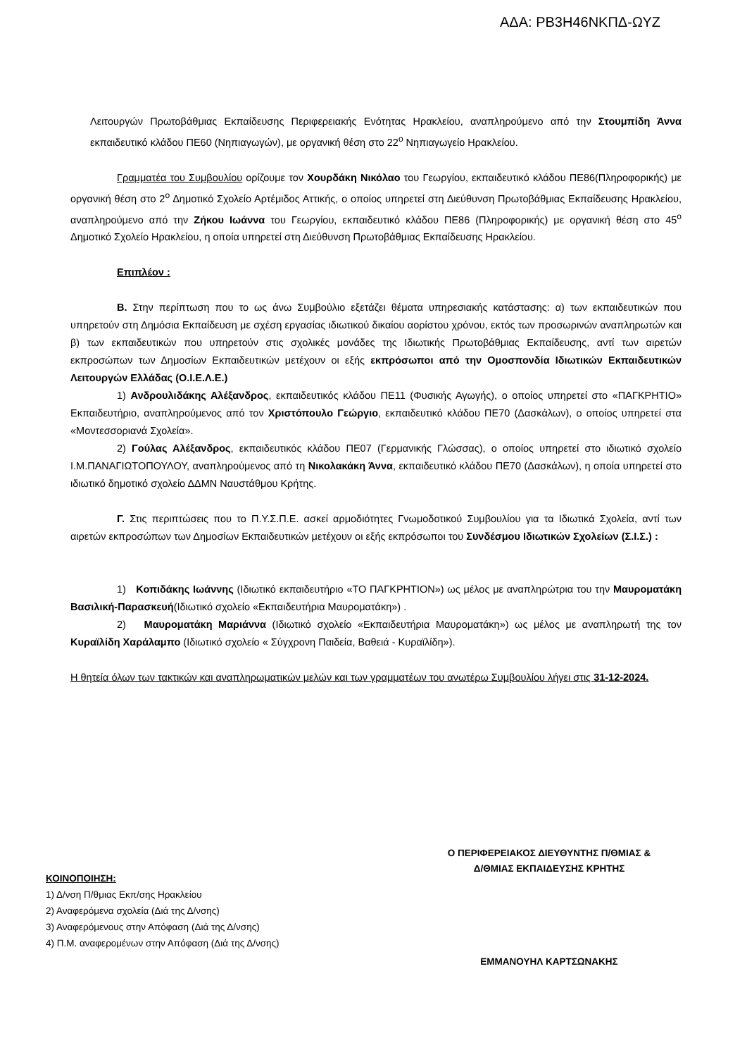ΑΔΑ: ΡΒ3Η46ΝΚΠΔ-ΩΥΖ
Λειτουργών Πρωτοβάθμιας Εκπαίδευσης Περιφερειακής Ενότητας Ηρακλείου, αναπληρούμενο από την Στουμπίδη Άννα εκπαιδευτικό κλάδου ΠΕ60 (Νηπιαγωγών), με οργανική θέση στο 22<sup>ο</sup> Νηπιαγωγείο Ηρακλείου.
Γραμματέα του Συμβουλίου ορίζουμε τον Χουρδάκη Νικόλαο του Γεωργίου, εκπαιδευτικό κλάδου ΠΕ86(Πληροφορικής) με οργανική θέση στο 2<sup>ο</sup> Δημοτικό Σχολείο Αρτέμιδος Αττικής, ο οποίος υπηρετεί στη Διεύθυνση Πρωτοβάθμιας Εκπαίδευσης Ηρακλείου, αναπληρούμενο από την Ζήκου Ιωάννα του Γεωργίου, εκπαιδευτικό κλάδου ΠΕ86 (Πληροφορικής) με οργανική θέση στο 45<sup>ο</sup> Δημοτικό Σχολείο Ηρακλείου, η οποία υπηρετεί στη Διεύθυνση Πρωτοβάθμιας Εκπαίδευσης Ηρακλείου.
Επιπλέον :
Β. Στην περίπτωση που το ως άνω Συμβούλιο εξετάζει θέματα υπηρεσιακής κατάστασης: α) των εκπαιδευτικών που υπηρετούν στη Δημόσια Εκπαίδευση με σχέση εργασίας ιδιωτικού δικαίου αορίστου χρόνου, εκτός των προσωρινών αναπληρωτών και β) των εκπαιδευτικών που υπηρετούν στις σχολικές μονάδες της Ιδιωτικής Πρωτοβάθμιας Εκπαίδευσης, αντί των αιρετών εκπροσώπων των Δημοσίων Εκπαιδευτικών μετέχουν οι εξής εκπρόσωποι από την Ομοσπονδία Ιδιωτικών Εκπαιδευτικών Λειτουργών Ελλάδας (Ο.Ι.Ε.Λ.Ε.)
1) Ανδρουλιδάκης Αλέξανδρος, εκπαιδευτικός κλάδου ΠΕ11 (Φυσικής Αγωγής), ο οποίος υπηρετεί στο «ΠΑΓΚΡΗΤΙΟ» Εκπαιδευτήριο, αναπληρούμενος από τον Χριστόπουλο Γεώργιο, εκπαιδευτικό κλάδου ΠΕ70 (Δασκάλων), ο οποίος υπηρετεί στα «Μοντεσσοριανά Σχολεία».
2) Γούλας Αλέξανδρος, εκπαιδευτικός κλάδου ΠΕ07 (Γερμανικής Γλώσσας), ο οποίος υπηρετεί στο ιδιωτικό σχολείο Ι.Μ.ΠΑΝΑΓΙΩΤΟΠΟΥΛΟΥ, αναπληρούμενος από τη Νικολακάκη Άννα, εκπαιδευτικό κλάδου ΠΕ70 (Δασκάλων), η οποία υπηρετεί στο ιδιωτικό δημοτικό σχολείο ΔΔΜΝ Ναυστάθμου Κρήτης.
Γ. Στις περιπτώσεις που το Π.Υ.Σ.Π.Ε. ασκεί αρμοδιότητες Γνωμοδοτικού Συμβουλίου για τα Ιδιωτικά Σχολεία, αντί των αιρετών εκπροσώπων των Δημοσίων Εκπαιδευτικών μετέχουν οι εξής εκπρόσωποι του Συνδέσμου Ιδιωτικών Σχολείων (Σ.Ι.Σ.) :
1) Κοπιδάκης Ιωάννης (Ιδιωτικό εκπαιδευτήριο «ΤΟ ΠΑΓΚΡΗΤΙΟΝ») ως μέλος με αναπληρώτρια του την Μαυροματάκη Βασιλική-Παρασκευή(Ιδιωτικό σχολείο «Εκπαιδευτήρια Μαυροματάκη») .
2) Μαυροματάκη Μαριάννα (Ιδιωτικό σχολείο «Εκπαιδευτήρια Μαυροματάκη») ως μέλος με αναπληρωτή της τον Κυραϊλίδη Χαράλαμπο (Ιδιωτικό σχολείο « Σύγχρονη Παιδεία, Βαθειά - Κυραϊλίδη»).
Η θητεία όλων των τακτικών και αναπληρωματικών μελών και των γραμματέων του ανωτέρω Συμβουλίου λήγει στις 31-12-2024.
Ο ΠΕΡΙΦΕΡΕΙΑΚΟΣ ΔΙΕΥΘΥΝΤΗΣ Π/ΘΜΙΑΣ &
Δ/ΘΜΙΑΣ ΕΚΠΑΙΔΕΥΣΗΣ ΚΡΗΤΗΣ
ΕΜΜΑΝΟΥΗΛ ΚΑΡΤΣΩΝΑΚΗΣ
ΚΟΙΝΟΠΟΙΗΣΗ:
1) Δ/νση Π/θμιας Εκπ/σης Ηρακλείου
2) Αναφερόμενα σχολεία (Διά της Δ/νσης)
3) Αναφερόμενους στην Απόφαση (Διά της Δ/νσης)
4) Π.Μ. αναφερομένων στην Απόφαση (Διά της Δ/νσης)